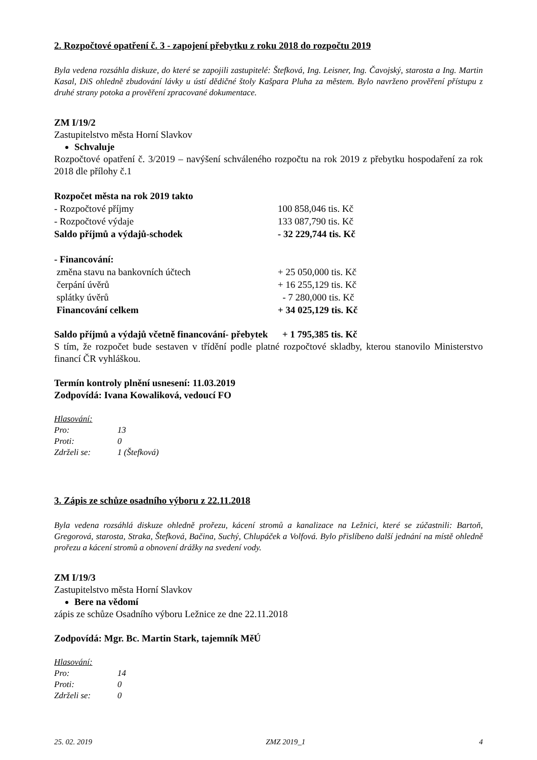2. Rozpočtové opatření č. 3 - zapojení přebytku z roku 2018 do rozpočtu 2019
Byla vedena rozsáhla diskuze, do které se zapojili zastupitelé: Štefková, Ing. Leisner, Ing. Čavojský, starosta a Ing. Martin Kasal, DiS ohledně zbudování lávky u ústí dědičné štoly Kašpara Pluha za městem. Bylo navrženo prověření přístupu z druhé strany potoka a prověření zpracované dokumentace.
ZM I/19/2
Zastupitelstvo města Horní Slavkov
Schvaluje
Rozpočtové opatření č. 3/2019 – navýšení schváleného rozpočtu na rok 2019 z přebytku hospodaření za rok 2018 dle přílohy č.1
| Rozpočet města na rok 2019 takto | |
| - Rozpočtové příjmy | 100 858,046 tis. Kč |
| - Rozpočtové výdaje | 133 087,790 tis. Kč |
| Saldo příjmů a výdajů-schodek | - 32 229,744 tis. Kč |
| - Financování: | |
| změna stavu na bankovních účtech | + 25 050,000 tis. Kč |
| čerpání úvěrů | + 16 255,129 tis. Kč |
| splátky úvěrů | - 7 280,000 tis. Kč |
| Financování celkem | + 34 025,129 tis. Kč |
Saldo příjmů a výdajů včetně financování- přebytek + 1 795,385 tis. Kč
S tím, že rozpočet bude sestaven v třídění podle platné rozpočtové skladby, kterou stanovilo Ministerstvo financí ČR vyhláškou.
Termín kontroly plnění usnesení: 11.03.2019
Zodpovídá: Ivana Kowaliková, vedoucí FO
| Hlasování: | |
| Pro: | 13 |
| Proti: | 0 |
| Zdrželi se: | 1 (Štefková) |
3. Zápis ze schůze osadního výboru z 22.11.2018
Byla vedena rozsáhlá diskuze ohledně prořezu, kácení stromů a kanalizace na Ležnici, které se zúčastnili: Bartoň, Gregorová, starosta, Straka, Štefková, Bačina, Suchý, Chlupáček a Volfová. Bylo přislíbeno další jednání na místě ohledně prořezu a kácení stromů a obnovení drážky na svedení vody.
ZM I/19/3
Zastupitelstvo města Horní Slavkov
Bere na vědomí
zápis ze schůze Osadního výboru Ležnice ze dne 22.11.2018
Zodpovídá: Mgr. Bc. Martin Stark, tajemník MěÚ
| Hlasování: | |
| Pro: | 14 |
| Proti: | 0 |
| Zdrželi se: | 0 |
25. 02. 2019 ZMZ 2019_1 4